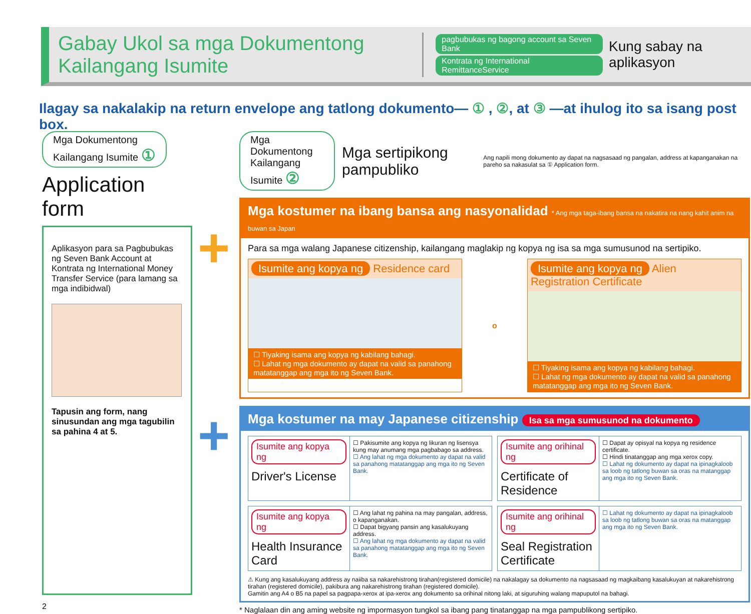Gabay Ukol sa mga Dokumentong Kailangang Isumite
pagbubukas ng bagong account sa Seven Bank
Kontrata ng International RemittanceService
Kung sabay na aplikasyon
Ilagay sa nakalakip na return envelope ang tatlong dokumento— ① , ②, at ③ —at ihulog ito sa isang post box.
Mga Dokumentong
Kailangang Isumite ①
Application form
Aplikasyon para sa Pagbubukas ng Seven Bank Account at Kontrata ng International Money Transfer Service (para lamang sa mga indibidwal)
Tapusin ang form, nang sinusundan ang mga tagubilin sa pahina 4 at 5.
2
+
+
Mga Dokumentong
Kailangang Isumite ②
Mga sertipikong pampubliko
Ang napili mong dokumento ay dapat na nagsasaad ng pangalan, address at kapanganakan na pareho sa nakasulat sa ① Application form.
Mga kostumer na ibang bansa ang nasyonalidad * Ang mga taga-ibang bansa na nakatira na nang kahit anim na buwan sa Japan
Para sa mga walang Japanese citizenship, kailangang maglakip ng kopya ng isa sa mga sumusunod na sertipiko.
Isumite ang kopya ng Residence card
☐ Tiyaking isama ang kopya ng kabilang bahagi.
☐ Lahat ng mga dokumento ay dapat na valid sa panahong matatanggap ang mga ito ng Seven Bank.
o
Isumite ang kopya ng Alien Registration Certificate
☐ Tiyaking isama ang kopya ng kabilang bahagi.
☐ Lahat ng mga dokumento ay dapat na valid sa panahong matatanggap ang mga ito ng Seven Bank.
Mga kostumer na may Japanese citizenship Isa sa mga sumusunod na dokumento
Isumite ang kopya ng
Driver's License
☐ Pakisumite ang kopya ng likuran ng lisensya kung may anumang mga pagbabago sa address.
☐ Ang lahat ng mga dokumento ay dapat na valid sa panahong matatanggap ang mga ito ng Seven Bank.
Isumite ang orihinal ng
Certificate of Residence
☐ Dapat ay opisyal na kopya ng residence certificate.
☐ Hindi tinatanggap ang mga xerox copy.
☐ Lahat ng dokumento ay dapat na ipinagkaloob sa loob ng tatlong buwan sa oras na matanggap ang mga ito ng Seven Bank.
Isumite ang kopya ng
Health Insurance Card
☐ Ang lahat ng pahina na may pangalan, address, o kapanganakan.
☐ Dapat bigyang pansin ang kasalukuyang address.
☐ Ang lahat ng mga dokumento ay dapat na valid sa panahong matatanggap ang mga ito ng Seven Bank.
Isumite ang orihinal ng
Seal Registration Certificate
☐ Lahat ng dokumento ay dapat na ipinagkaloob sa loob ng tatlong buwan sa oras na matanggap ang mga ito ng Seven Bank.
⚠ Kung ang kasalukuyang address ay naiiba sa nakarehistrong tirahan(registered domicile) na nakalagay sa dokumento na nagsasaad ng magkaibang kasalukuyan at nakarehistrong tirahan (registered domicile), pakibura ang nakarehistrong tirahan (registered domicile).
Gamitin ang A4 o B5 na papel sa pagpapa-xerox at ipa-xerox ang dokumento sa orihinal nitong laki, at siguruhing walang mapuputol na bahagi.
* Naglalaan din ang aming website ng impormasyon tungkol sa ibang pang tinatanggap na mga pampublikong sertipiko.